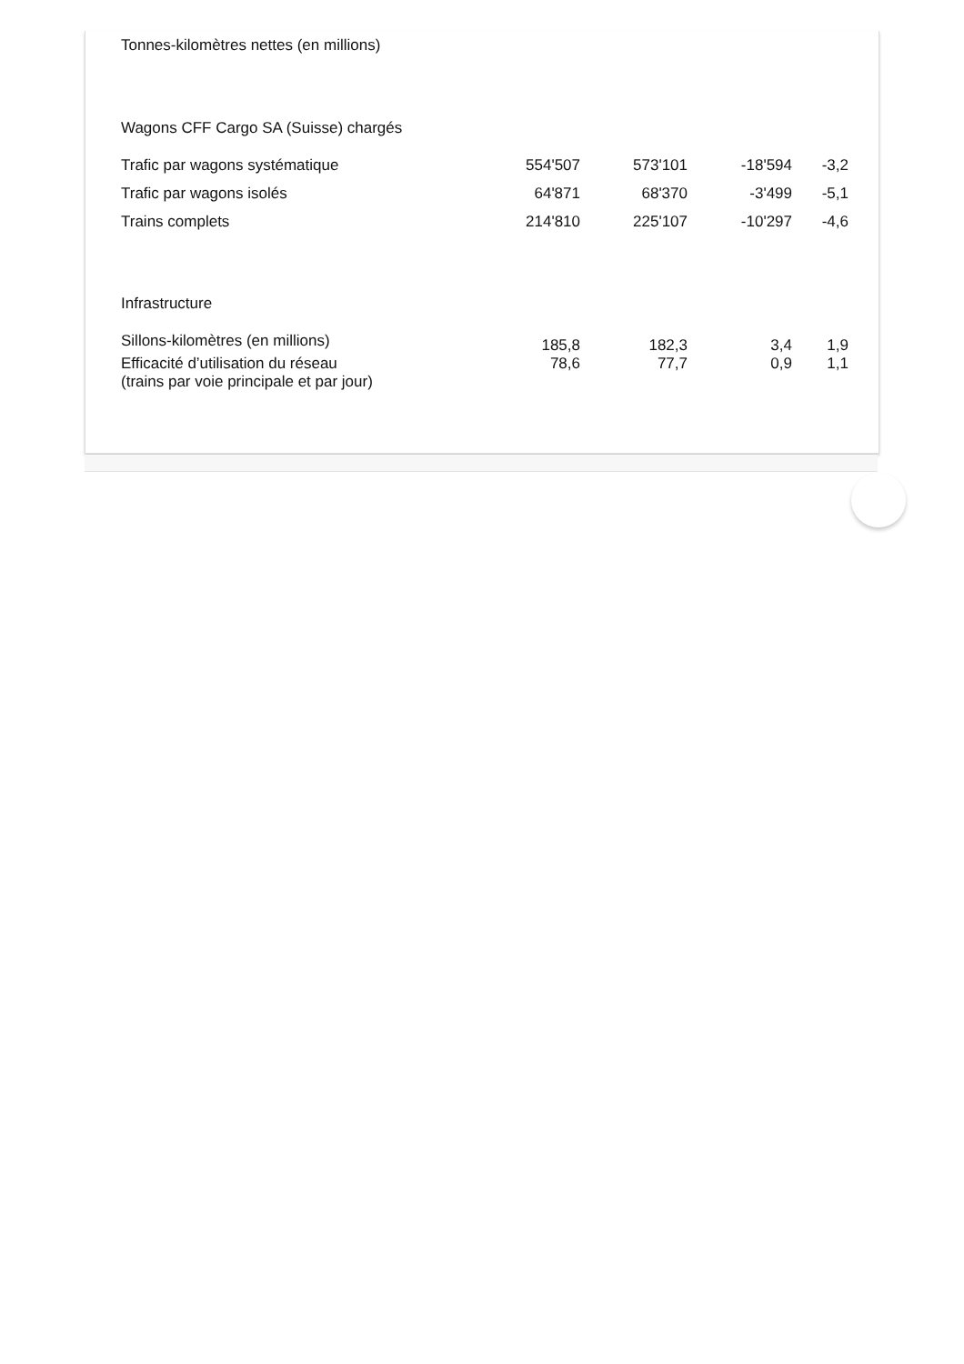| Tonnes-kilomètres nettes (en millions) | | | | |
| Wagons CFF Cargo SA (Suisse) chargés | | | | |
| Trafic par wagons systématique | 554'507 | 573'101 | -18'594 | -3,2 |
| Trafic par wagons isolés | 64'871 | 68'370 | -3'499 | -5,1 |
| Trains complets | 214'810 | 225'107 | -10'297 | -4,6 |
| Infrastructure | | | | |
| Sillons-kilomètres (en millions) | 185,8 | 182,3 | 3,4 | 1,9 |
| Efficacité d’utilisation du réseau (trains par voie principale et par jour) | 78,6 | 77,7 | 0,9 | 1,1 |